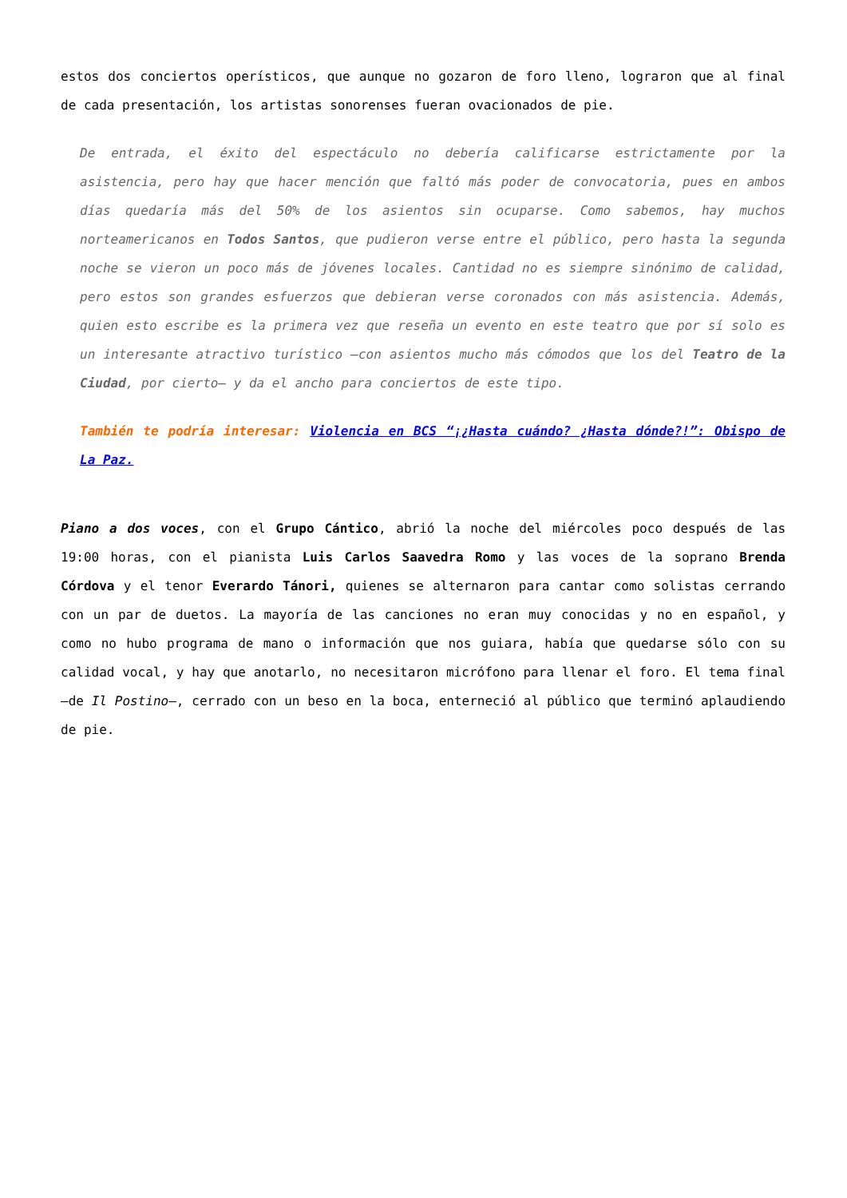estos dos conciertos operísticos, que aunque no gozaron de foro lleno, lograron que al final de cada presentación, los artistas sonorenses fueran ovacionados de pie.
De entrada, el éxito del espectáculo no debería calificarse estrictamente por la asistencia, pero hay que hacer mención que faltó más poder de convocatoria, pues en ambos días quedaría más del 50% de los asientos sin ocuparse. Como sabemos, hay muchos norteamericanos en Todos Santos, que pudieron verse entre el público, pero hasta la segunda noche se vieron un poco más de jóvenes locales. Cantidad no es siempre sinónimo de calidad, pero estos son grandes esfuerzos que debieran verse coronados con más asistencia. Además, quien esto escribe es la primera vez que reseña un evento en este teatro que por sí solo es un interesante atractivo turístico —con asientos mucho más cómodos que los del Teatro de la Ciudad, por cierto— y da el ancho para conciertos de este tipo.
También te podría interesar: Violencia en BCS “¡¿Hasta cuándo? ¿Hasta dónde?!”: Obispo de La Paz.
Piano a dos voces, con el Grupo Cántico, abrió la noche del miércoles poco después de las 19:00 horas, con el pianista Luis Carlos Saavedra Romo y las voces de la soprano Brenda Córdova y el tenor Everardo Tánori, quienes se alternaron para cantar como solistas cerrando con un par de duetos. La mayoría de las canciones no eran muy conocidas y no en español, y como no hubo programa de mano o información que nos guiara, había que quedarse sólo con su calidad vocal, y hay que anotarlo, no necesitaron micrófono para llenar el foro. El tema final —de Il Postino—, cerrado con un beso en la boca, enterneció al público que terminó aplaudiendo de pie.